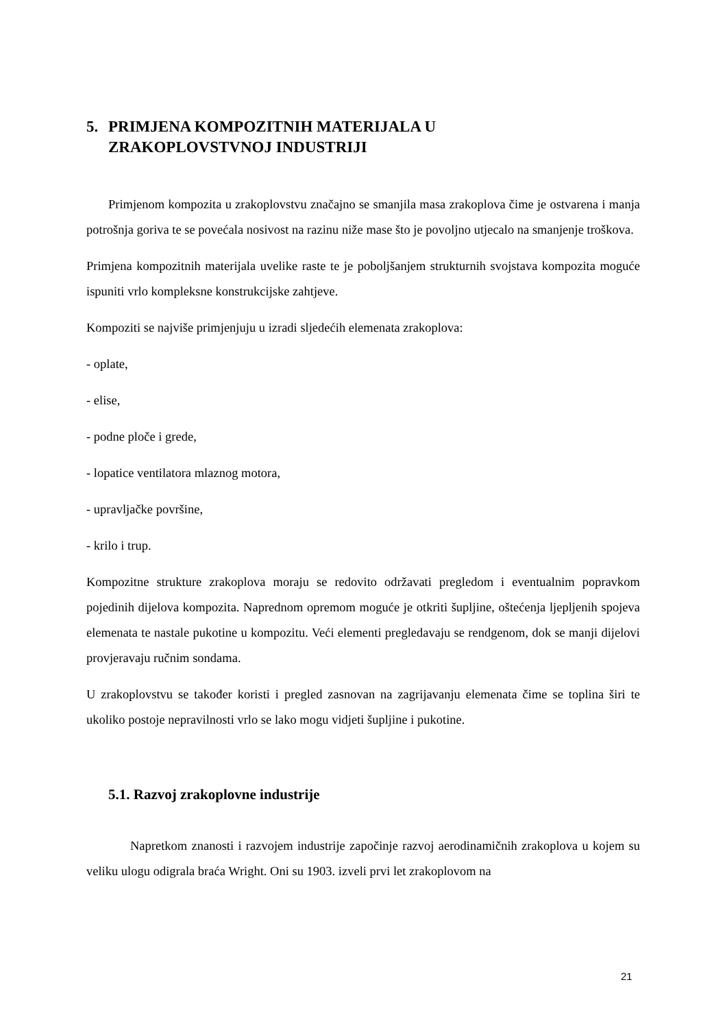5. PRIMJENA KOMPOZITNIH MATERIJALA U
ZRAKOPLOVSTVNOJ INDUSTRIJI
Primjenom kompozita u zrakoplovstvu značajno se smanjila masa zrakoplova čime je ostvarena i manja potrošnja goriva te se povećala nosivost na razinu niže mase što je povoljno utjecalo na smanjenje troškova.
Primjena kompozitnih materijala uvelike raste te je poboljšanjem strukturnih svojstava kompozita moguće ispuniti vrlo kompleksne konstrukcijske zahtjeve.
Kompoziti se najviše primjenjuju u izradi sljedećih elemenata zrakoplova:
- oplate,
- elise,
- podne ploče i grede,
- lopatice ventilatora mlaznog motora,
- upravljačke površine,
- krilo i trup.
Kompozitne strukture zrakoplova moraju se redovito održavati pregledom i eventualnim popravkom pojedinih dijelova kompozita. Naprednom opremom moguće je otkriti šupljine, oštećenja ljepljenih spojeva elemenata te nastale pukotine u kompozitu. Veći elementi pregledavaju se rendgenom, dok se manji dijelovi provjeravaju ručnim sondama.
U zrakoplovstvu se također koristi i pregled zasnovan na zagrijavanju elemenata čime se toplina širi te ukoliko postoje nepravilnosti vrlo se lako mogu vidjeti šupljine i pukotine.
5.1. Razvoj zrakoplovne industrije
Napretkom znanosti i razvojem industrije započinje razvoj aerodinamičnih zrakoplova u kojem su veliku ulogu odigrala braća Wright. Oni su 1903. izveli prvi let zrakoplovom na
21